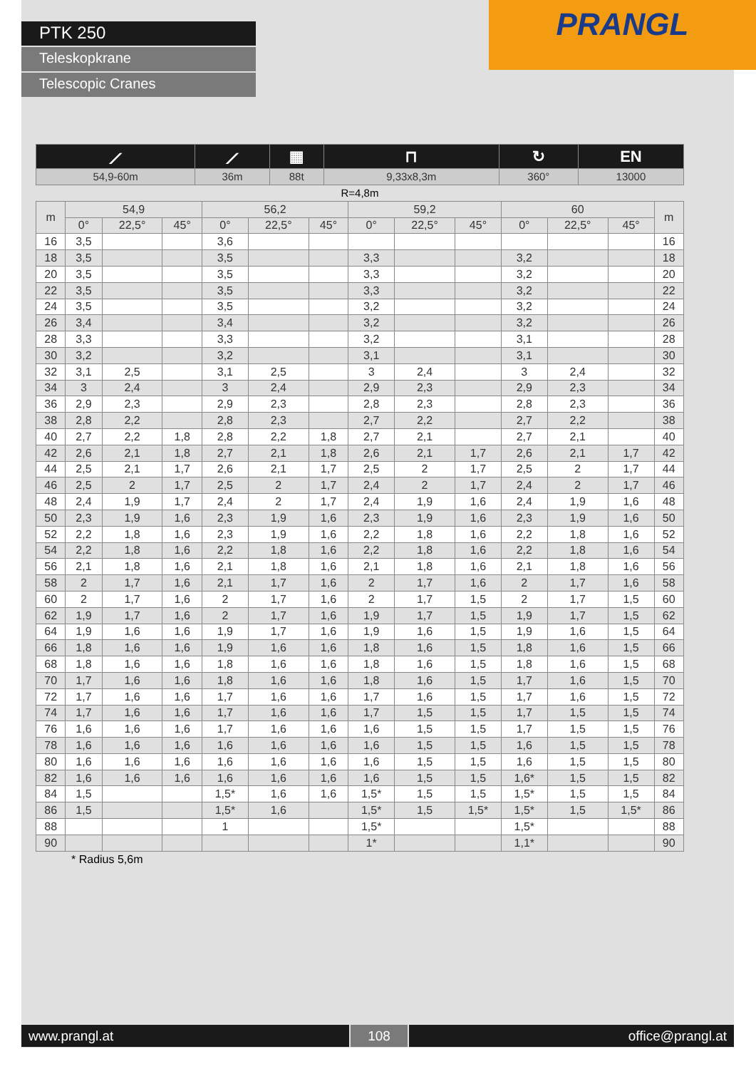PTK 250
Teleskopkrane
Telescopic Cranes
PRANGL
| ⟋ | ⟋ | ▦ | ⊓ | ↻ | EN |
| --- | --- | --- | --- | --- | --- |
| 54,9-60m | 36m | 88t | 9,33x8,3m | 360° | 13000 |
R=4,8m
| m | 54,9 | | | 56,2 | | | 59,2 | | | 60 | | | m |
| --- | --- | --- | --- | --- | --- | --- | --- | --- | --- | --- | --- | --- | --- |
| | 0° | 22,5° | 45° | 0° | 22,5° | 45° | 0° | 22,5° | 45° | 0° | 22,5° | 45° | |
| 16 | 3,5 | | | 3,6 | | | | | | | | | 16 |
| 18 | 3,5 | | | 3,5 | | | 3,3 | | | 3,2 | | | 18 |
| 20 | 3,5 | | | 3,5 | | | 3,3 | | | 3,2 | | | 20 |
| 22 | 3,5 | | | 3,5 | | | 3,3 | | | 3,2 | | | 22 |
| 24 | 3,5 | | | 3,5 | | | 3,2 | | | 3,2 | | | 24 |
| 26 | 3,4 | | | 3,4 | | | 3,2 | | | 3,2 | | | 26 |
| 28 | 3,3 | | | 3,3 | | | 3,2 | | | 3,1 | | | 28 |
| 30 | 3,2 | | | 3,2 | | | 3,1 | | | 3,1 | | | 30 |
| 32 | 3,1 | 2,5 | | 3,1 | 2,5 | | 3 | 2,4 | | 3 | 2,4 | | 32 |
| 34 | 3 | 2,4 | | 3 | 2,4 | | 2,9 | 2,3 | | 2,9 | 2,3 | | 34 |
| 36 | 2,9 | 2,3 | | 2,9 | 2,3 | | 2,8 | 2,3 | | 2,8 | 2,3 | | 36 |
| 38 | 2,8 | 2,2 | | 2,8 | 2,3 | | 2,7 | 2,2 | | 2,7 | 2,2 | | 38 |
| 40 | 2,7 | 2,2 | 1,8 | 2,8 | 2,2 | 1,8 | 2,7 | 2,1 | | 2,7 | 2,1 | | 40 |
| 42 | 2,6 | 2,1 | 1,8 | 2,7 | 2,1 | 1,8 | 2,6 | 2,1 | 1,7 | 2,6 | 2,1 | 1,7 | 42 |
| 44 | 2,5 | 2,1 | 1,7 | 2,6 | 2,1 | 1,7 | 2,5 | 2 | 1,7 | 2,5 | 2 | 1,7 | 44 |
| 46 | 2,5 | 2 | 1,7 | 2,5 | 2 | 1,7 | 2,4 | 2 | 1,7 | 2,4 | 2 | 1,7 | 46 |
| 48 | 2,4 | 1,9 | 1,7 | 2,4 | 2 | 1,7 | 2,4 | 1,9 | 1,6 | 2,4 | 1,9 | 1,6 | 48 |
| 50 | 2,3 | 1,9 | 1,6 | 2,3 | 1,9 | 1,6 | 2,3 | 1,9 | 1,6 | 2,3 | 1,9 | 1,6 | 50 |
| 52 | 2,2 | 1,8 | 1,6 | 2,3 | 1,9 | 1,6 | 2,2 | 1,8 | 1,6 | 2,2 | 1,8 | 1,6 | 52 |
| 54 | 2,2 | 1,8 | 1,6 | 2,2 | 1,8 | 1,6 | 2,2 | 1,8 | 1,6 | 2,2 | 1,8 | 1,6 | 54 |
| 56 | 2,1 | 1,8 | 1,6 | 2,1 | 1,8 | 1,6 | 2,1 | 1,8 | 1,6 | 2,1 | 1,8 | 1,6 | 56 |
| 58 | 2 | 1,7 | 1,6 | 2,1 | 1,7 | 1,6 | 2 | 1,7 | 1,6 | 2 | 1,7 | 1,6 | 58 |
| 60 | 2 | 1,7 | 1,6 | 2 | 1,7 | 1,6 | 2 | 1,7 | 1,5 | 2 | 1,7 | 1,5 | 60 |
| 62 | 1,9 | 1,7 | 1,6 | 2 | 1,7 | 1,6 | 1,9 | 1,7 | 1,5 | 1,9 | 1,7 | 1,5 | 62 |
| 64 | 1,9 | 1,6 | 1,6 | 1,9 | 1,7 | 1,6 | 1,9 | 1,6 | 1,5 | 1,9 | 1,6 | 1,5 | 64 |
| 66 | 1,8 | 1,6 | 1,6 | 1,9 | 1,6 | 1,6 | 1,8 | 1,6 | 1,5 | 1,8 | 1,6 | 1,5 | 66 |
| 68 | 1,8 | 1,6 | 1,6 | 1,8 | 1,6 | 1,6 | 1,8 | 1,6 | 1,5 | 1,8 | 1,6 | 1,5 | 68 |
| 70 | 1,7 | 1,6 | 1,6 | 1,8 | 1,6 | 1,6 | 1,8 | 1,6 | 1,5 | 1,7 | 1,6 | 1,5 | 70 |
| 72 | 1,7 | 1,6 | 1,6 | 1,7 | 1,6 | 1,6 | 1,7 | 1,6 | 1,5 | 1,7 | 1,6 | 1,5 | 72 |
| 74 | 1,7 | 1,6 | 1,6 | 1,7 | 1,6 | 1,6 | 1,7 | 1,5 | 1,5 | 1,7 | 1,5 | 1,5 | 74 |
| 76 | 1,6 | 1,6 | 1,6 | 1,7 | 1,6 | 1,6 | 1,6 | 1,5 | 1,5 | 1,7 | 1,5 | 1,5 | 76 |
| 78 | 1,6 | 1,6 | 1,6 | 1,6 | 1,6 | 1,6 | 1,6 | 1,5 | 1,5 | 1,6 | 1,5 | 1,5 | 78 |
| 80 | 1,6 | 1,6 | 1,6 | 1,6 | 1,6 | 1,6 | 1,6 | 1,5 | 1,5 | 1,6 | 1,5 | 1,5 | 80 |
| 82 | 1,6 | 1,6 | 1,6 | 1,6 | 1,6 | 1,6 | 1,6 | 1,5 | 1,5 | 1,6* | 1,5 | 1,5 | 82 |
| 84 | 1,5 | | | 1,5* | 1,6 | 1,6 | 1,5* | 1,5 | 1,5 | 1,5* | 1,5 | 1,5 | 84 |
| 86 | 1,5 | | | 1,5* | 1,6 | | 1,5* | 1,5 | 1,5* | 1,5* | 1,5 | 1,5* | 86 |
| 88 | | | | 1 | | | 1,5* | | | 1,5* | | | 88 |
| 90 | | | | | | | 1* | | | 1,1* | | | 90 |
* Radius 5,6m
www.prangl.at 108 office@prangl.at